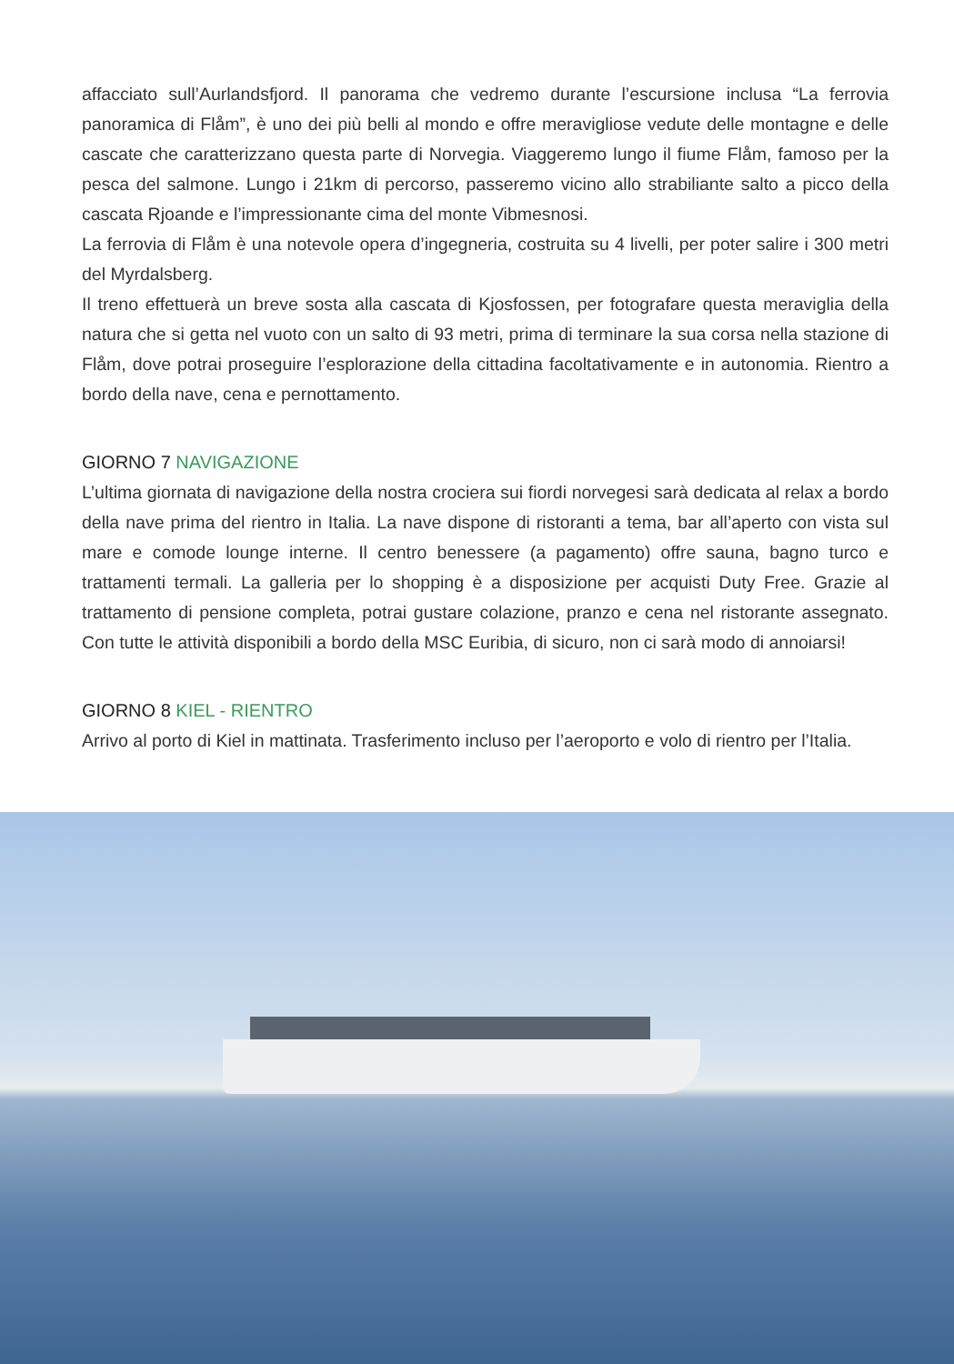affacciato sull’Aurlandsfjord. Il panorama che vedremo durante l’escursione inclusa “La ferrovia panoramica di Flåm”, è uno dei più belli al mondo e offre meravigliose vedute delle montagne e delle cascate che caratterizzano questa parte di Norvegia. Viaggeremo lungo il fiume Flåm, famoso per la pesca del salmone. Lungo i 21km di percorso, passeremo vicino allo strabiliante salto a picco della cascata Rjoande e l’impressionante cima del monte Vibmesnosi.
La ferrovia di Flåm è una notevole opera d’ingegneria, costruita su 4 livelli, per poter salire i 300 metri del Myrdalsberg.
Il treno effettuerà un breve sosta alla cascata di Kjosfossen, per fotografare questa meraviglia della natura che si getta nel vuoto con un salto di 93 metri, prima di terminare la sua corsa nella stazione di Flåm, dove potrai proseguire l’esplorazione della cittadina facoltativamente e in autonomia. Rientro a bordo della nave, cena e pernottamento.
GIORNO 7 NAVIGAZIONE
L’ultima giornata di navigazione della nostra crociera sui fiordi norvegesi sarà dedicata al relax a bordo della nave prima del rientro in Italia. La nave dispone di ristoranti a tema, bar all’aperto con vista sul mare e comode lounge interne. Il centro benessere (a pagamento) offre sauna, bagno turco e trattamenti termali. La galleria per lo shopping è a disposizione per acquisti Duty Free. Grazie al trattamento di pensione completa, potrai gustare colazione, pranzo e cena nel ristorante assegnato. Con tutte le attività disponibili a bordo della MSC Euribia, di sicuro, non ci sarà modo di annoiarsi!
GIORNO 8 KIEL - RIENTRO
Arrivo al porto di Kiel in mattinata. Trasferimento incluso per l’aeroporto e volo di rientro per l’Italia.